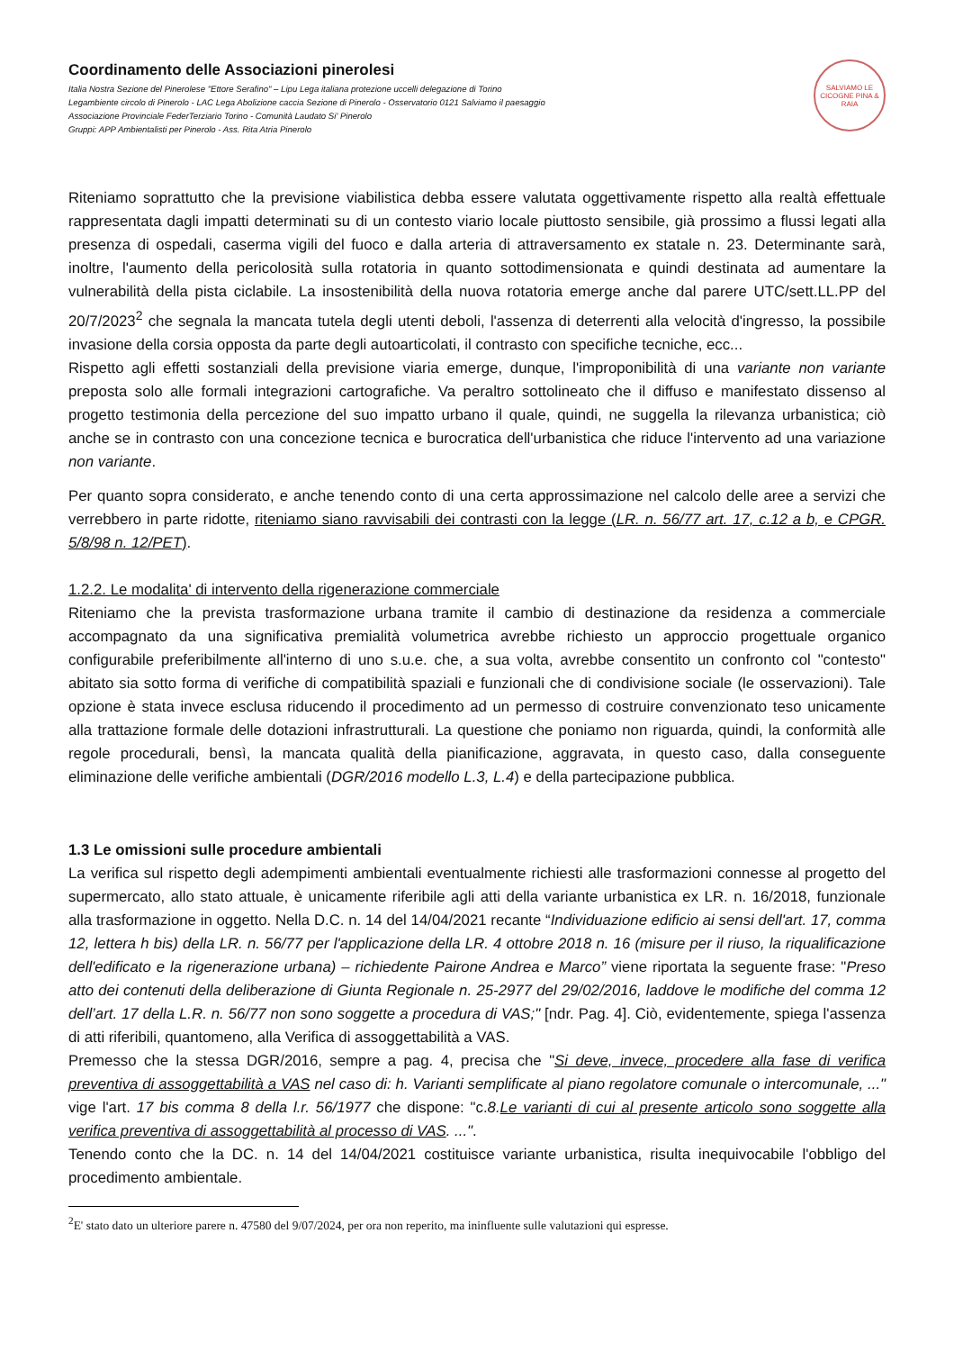Coordinamento delle Associazioni pinerolesi
Italia Nostra Sezione del Pinerolese "Ettore Serafino" – Lipu Lega italiana protezione uccelli delegazione di Torino
Legambiente circolo di Pinerolo - LAC Lega Abolizione caccia Sezione di Pinerolo - Osservatorio 0121 Salviamo il paesaggio
Associazione Provinciale FederTerziario Torino - Comunità Laudato Si' Pinerolo
Gruppi: APP Ambientalisti per Pinerolo - Ass. Rita Atria Pinerolo
SALVIAMO LE CICOGNE PINA & RAIA
Riteniamo soprattutto che la previsione viabilistica debba essere valutata oggettivamente rispetto alla realtà effettuale rappresentata dagli impatti determinati su di un contesto viario locale piuttosto sensibile, già prossimo a flussi legati alla presenza di ospedali, caserma vigili del fuoco e dalla arteria di attraversamento ex statale n. 23. Determinante sarà, inoltre, l'aumento della pericolosità sulla rotatoria in quanto sottodimensionata e quindi destinata ad aumentare la vulnerabilità della pista ciclabile. La insostenibilità della nuova rotatoria emerge anche dal parere UTC/sett.LL.PP del 20/7/2023<sup>2</sup> che segnala la mancata tutela degli utenti deboli, l'assenza di deterrenti alla velocità d'ingresso, la possibile invasione della corsia opposta da parte degli autoarticolati, il contrasto con specifiche tecniche, ecc...
Rispetto agli effetti sostanziali della previsione viaria emerge, dunque, l'improponibilità di una variante non variante preposta solo alle formali integrazioni cartografiche. Va peraltro sottolineato che il diffuso e manifestato dissenso al progetto testimonia della percezione del suo impatto urbano il quale, quindi, ne suggella la rilevanza urbanistica; ciò anche se in contrasto con una concezione tecnica e burocratica dell'urbanistica che riduce l'intervento ad una variazione non variante.
Per quanto sopra considerato, e anche tenendo conto di una certa approssimazione nel calcolo delle aree a servizi che verrebbero in parte ridotte, riteniamo siano ravvisabili dei contrasti con la legge (LR. n. 56/77 art. 17, c.12 a b, e CPGR. 5/8/98 n. 12/PET).
1.2.2. Le modalita' di intervento della rigenerazione commerciale
Riteniamo che la prevista trasformazione urbana tramite il cambio di destinazione da residenza a commerciale accompagnato da una significativa premialità volumetrica avrebbe richiesto un approccio progettuale organico configurabile preferibilmente all'interno di uno s.u.e. che, a sua volta, avrebbe consentito un confronto col "contesto" abitato sia sotto forma di verifiche di compatibilità spaziali e funzionali che di condivisione sociale (le osservazioni). Tale opzione è stata invece esclusa riducendo il procedimento ad un permesso di costruire convenzionato teso unicamente alla trattazione formale delle dotazioni infrastrutturali. La questione che poniamo non riguarda, quindi, la conformità alle regole procedurali, bensì, la mancata qualità della pianificazione, aggravata, in questo caso, dalla conseguente eliminazione delle verifiche ambientali (DGR/2016 modello L.3, L.4) e della partecipazione pubblica.
1.3 Le omissioni sulle procedure ambientali
La verifica sul rispetto degli adempimenti ambientali eventualmente richiesti alle trasformazioni connesse al progetto del supermercato, allo stato attuale, è unicamente riferibile agli atti della variante urbanistica ex LR. n. 16/2018, funzionale alla trasformazione in oggetto. Nella D.C. n. 14 del 14/04/2021 recante “Individuazione edificio ai sensi dell'art. 17, comma 12, lettera h bis) della LR. n. 56/77 per l'applicazione della LR. 4 ottobre 2018 n. 16 (misure per il riuso, la riqualificazione dell'edificato e la rigenerazione urbana) – richiedente Pairone Andrea e Marco” viene riportata la seguente frase: "Preso atto dei contenuti della deliberazione di Giunta Regionale n. 25-2977 del 29/02/2016, laddove le modifiche del comma 12 dell’art. 17 della L.R. n. 56/77 non sono soggette a procedura di VAS;" [ndr. Pag. 4]. Ciò, evidentemente, spiega l'assenza di atti riferibili, quantomeno, alla Verifica di assoggettabilità a VAS.
Premesso che la stessa DGR/2016, sempre a pag. 4, precisa che "Si deve, invece, procedere alla fase di verifica preventiva di assoggettabilità a VAS nel caso di: h. Varianti semplificate al piano regolatore comunale o intercomunale, ..." vige l'art. 17 bis comma 8 della l.r. 56/1977 che dispone: "c.8.Le varianti di cui al presente articolo sono soggette alla verifica preventiva di assoggettabilità al processo di VAS. ...".
Tenendo conto che la DC. n. 14 del 14/04/2021 costituisce variante urbanistica, risulta inequivocabile l'obbligo del procedimento ambientale.
<sup>2</sup> E' stato dato un ulteriore parere n. 47580 del 9/07/2024, per ora non reperito, ma ininfluente sulle valutazioni qui espresse.